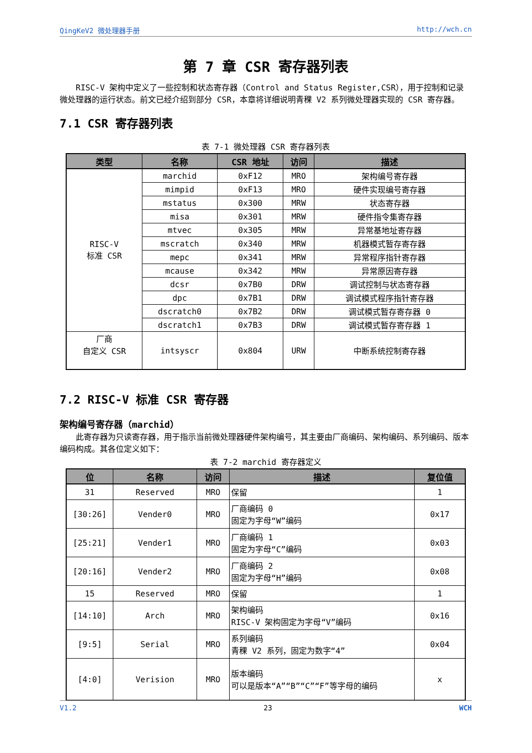QingKeV2 微处理器手册 http://wch.cn
第 7 章 CSR 寄存器列表
RISC-V 架构中定义了一些控制和状态寄存器（Control and Status Register,CSR），用于控制和记录微处理器的运行状态。前文已经介绍到部分 CSR，本章将详细说明青稞 V2 系列微处理器实现的 CSR 寄存器。
7.1 CSR 寄存器列表
表 7-1 微处理器 CSR 寄存器列表
| 类型 | 名称 | CSR 地址 | 访问 | 描述 |
| --- | --- | --- | --- | --- |
| RISC-V 标准 CSR | marchid | 0xF12 | MRO | 架构编号寄存器 |
| | mimpid | 0xF13 | MRO | 硬件实现编号寄存器 |
| | mstatus | 0x300 | MRW | 状态寄存器 |
| | misa | 0x301 | MRW | 硬件指令集寄存器 |
| | mtvec | 0x305 | MRW | 异常基地址寄存器 |
| | mscratch | 0x340 | MRW | 机器模式暂存寄存器 |
| | mepc | 0x341 | MRW | 异常程序指针寄存器 |
| | mcause | 0x342 | MRW | 异常原因寄存器 |
| | dcsr | 0x7B0 | DRW | 调试控制与状态寄存器 |
| | dpc | 0x7B1 | DRW | 调试模式程序指针寄存器 |
| | dscratch0 | 0x7B2 | DRW | 调试模式暂存寄存器 0 |
| | dscratch1 | 0x7B3 | DRW | 调试模式暂存寄存器 1 |
| 厂商 自定义 CSR | intsyscr | 0x804 | URW | 中断系统控制寄存器 |
7.2 RISC-V 标准 CSR 寄存器
架构编号寄存器（marchid）
此寄存器为只读寄存器，用于指示当前微处理器硬件架构编号，其主要由厂商编码、架构编码、系列编码、版本编码构成。其各位定义如下：
表 7-2 marchid 寄存器定义
| 位 | 名称 | 访问 | 描述 | 复位值 |
| --- | --- | --- | --- | --- |
| 31 | Reserved | MRO | 保留 | 1 |
| [30:26] | Vender0 | MRO | 厂商编码 0 固定为字母“W”编码 | 0x17 |
| [25:21] | Vender1 | MRO | 厂商编码 1 固定为字母“C”编码 | 0x03 |
| [20:16] | Vender2 | MRO | 厂商编码 2 固定为字母“H”编码 | 0x08 |
| 15 | Reserved | MRO | 保留 | 1 |
| [14:10] | Arch | MRO | 架构编码 RISC-V 架构固定为字母“V”编码 | 0x16 |
| [9:5] | Serial | MRO | 系列编码 青稞 V2 系列，固定为数字“4” | 0x04 |
| [4:0] | Verision | MRO | 版本编码 可以是版本“A”“B”“C”“F”等字母的编码 | x |
V1.2 23 WCH